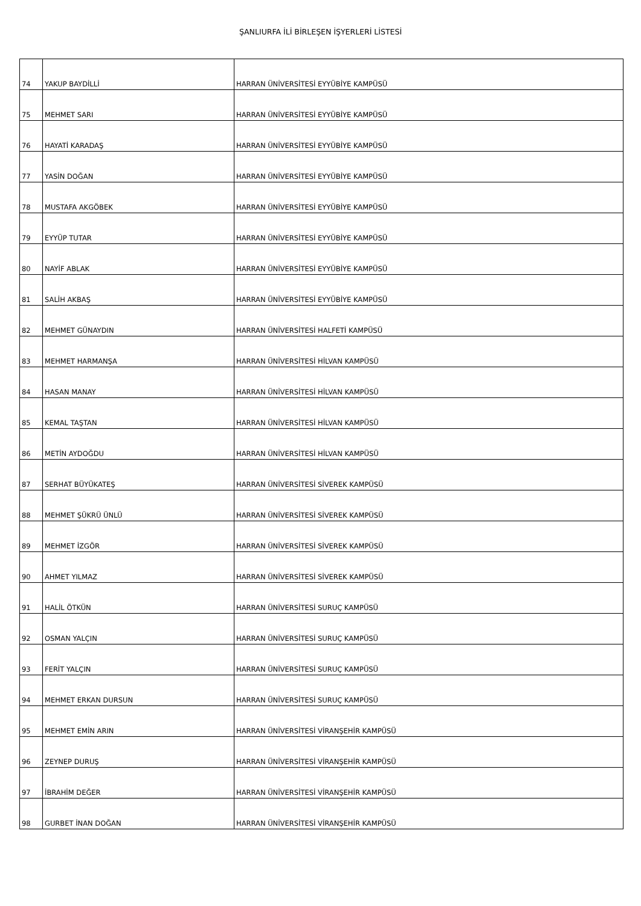ŞANLIURFA İLİ BİRLEŞEN İŞYERLERİ LİSTESİ
| 74 | YAKUP BAYDİLLİ | HARRAN ÜNİVERSİTESİ EYYÜBİYE KAMPÜSÜ |
| 75 | MEHMET SARI | HARRAN ÜNİVERSİTESİ EYYÜBİYE KAMPÜSÜ |
| 76 | HAYATİ KARADAŞ | HARRAN ÜNİVERSİTESİ EYYÜBİYE KAMPÜSÜ |
| 77 | YASİN DOĞAN | HARRAN ÜNİVERSİTESİ EYYÜBİYE KAMPÜSÜ |
| 78 | MUSTAFA AKGÖBEK | HARRAN ÜNİVERSİTESİ EYYÜBİYE KAMPÜSÜ |
| 79 | EYYÜP TUTAR | HARRAN ÜNİVERSİTESİ EYYÜBİYE KAMPÜSÜ |
| 80 | NAYİF ABLAK | HARRAN ÜNİVERSİTESİ EYYÜBİYE KAMPÜSÜ |
| 81 | SALİH AKBAŞ | HARRAN ÜNİVERSİTESİ EYYÜBİYE KAMPÜSÜ |
| 82 | MEHMET GÜNAYDIN | HARRAN ÜNİVERSİTESİ HALFETİ KAMPÜSÜ |
| 83 | MEHMET HARMANŞA | HARRAN ÜNİVERSİTESİ HİLVAN KAMPÜSÜ |
| 84 | HASAN MANAY | HARRAN ÜNİVERSİTESİ HİLVAN KAMPÜSÜ |
| 85 | KEMAL TAŞTAN | HARRAN ÜNİVERSİTESİ HİLVAN KAMPÜSÜ |
| 86 | METİN AYDOĞDU | HARRAN ÜNİVERSİTESİ HİLVAN KAMPÜSÜ |
| 87 | SERHAT BÜYÜKATEŞ | HARRAN ÜNİVERSİTESİ SİVEREK KAMPÜSÜ |
| 88 | MEHMET ŞÜKRÜ ÜNLÜ | HARRAN ÜNİVERSİTESİ SİVEREK KAMPÜSÜ |
| 89 | MEHMET İZGÖR | HARRAN ÜNİVERSİTESİ SİVEREK KAMPÜSÜ |
| 90 | AHMET YILMAZ | HARRAN ÜNİVERSİTESİ SİVEREK KAMPÜSÜ |
| 91 | HALİL ÖTKÜN | HARRAN ÜNİVERSİTESİ SURUÇ KAMPÜSÜ |
| 92 | OSMAN YALÇIN | HARRAN ÜNİVERSİTESİ SURUÇ KAMPÜSÜ |
| 93 | FERİT YALÇIN | HARRAN ÜNİVERSİTESİ SURUÇ KAMPÜSÜ |
| 94 | MEHMET ERKAN DURSUN | HARRAN ÜNİVERSİTESİ SURUÇ KAMPÜSÜ |
| 95 | MEHMET EMİN ARIN | HARRAN ÜNİVERSİTESİ VİRANŞEHİR KAMPÜSÜ |
| 96 | ZEYNEP DURUŞ | HARRAN ÜNİVERSİTESİ VİRANŞEHİR KAMPÜSÜ |
| 97 | İBRAHİM DEĞER | HARRAN ÜNİVERSİTESİ VİRANŞEHİR KAMPÜSÜ |
| 98 | GURBET İNAN DOĞAN | HARRAN ÜNİVERSİTESİ VİRANŞEHİR KAMPÜSÜ |